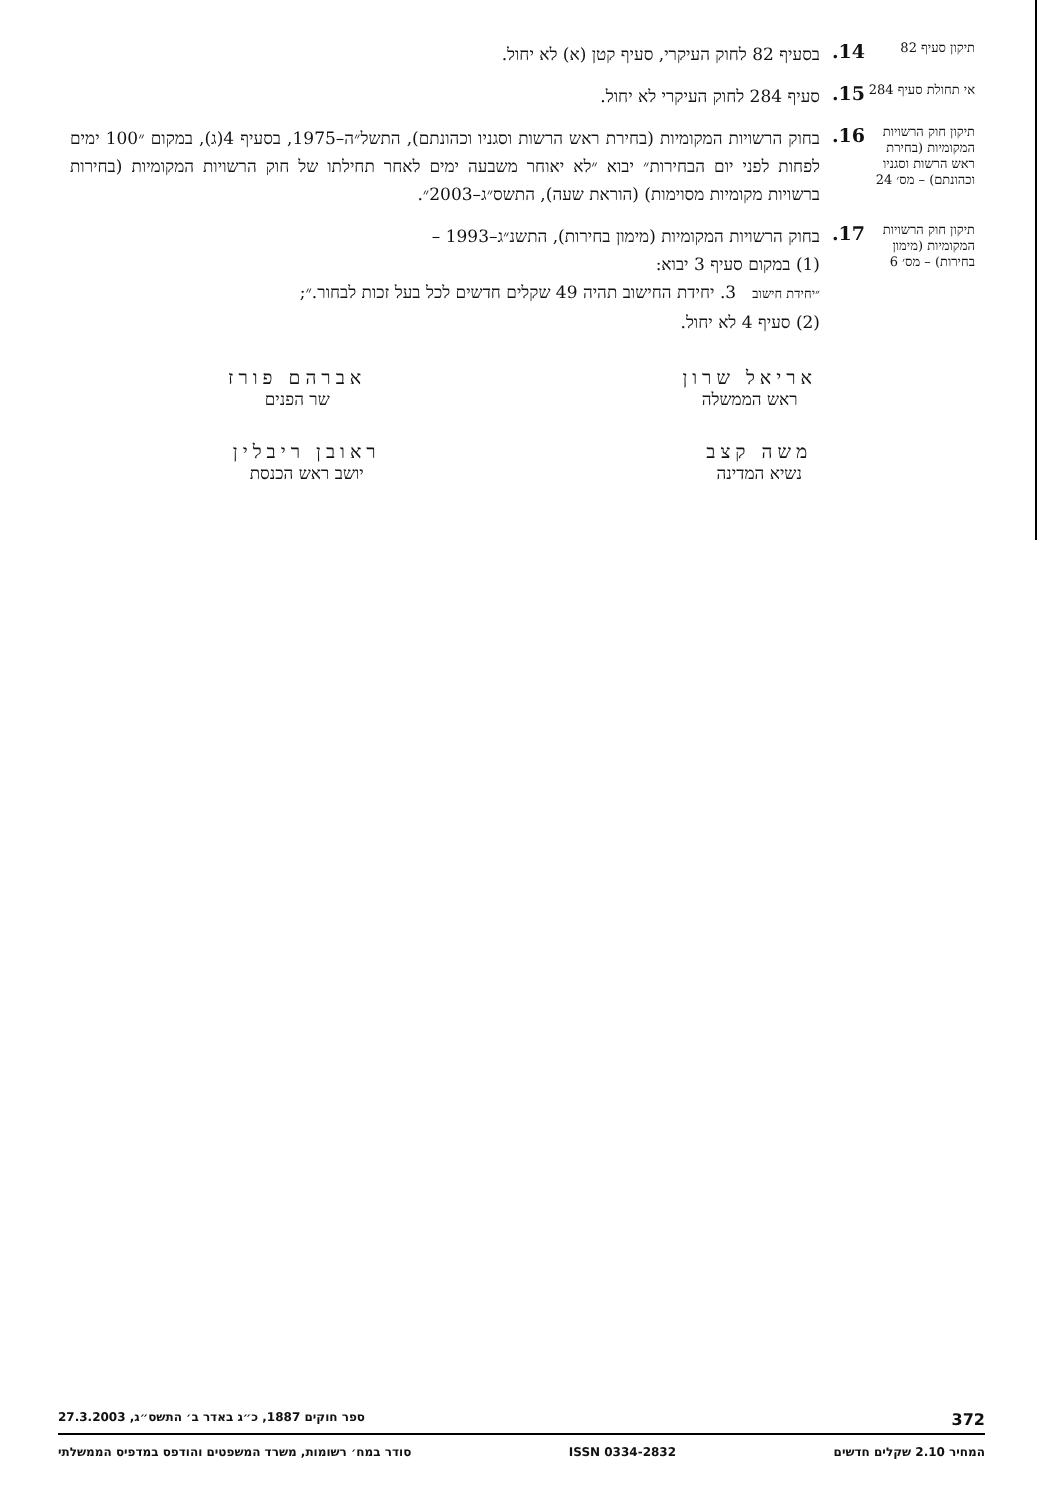תיקון סעיף 82
14.
בסעיף 82 לחוק העיקרי, סעיף קטן (א) לא יחול.
אי תחולת סעיף 284
15.
סעיף 284 לחוק העיקרי לא יחול.
תיקון חוק הרשויות המקומיות (בחירת ראש הרשות וסגניו וכהונתם) – מס׳ 24
16.
בחוק הרשויות המקומיות (בחירת ראש הרשות וסגניו וכהונתם), התשל״ה–1975, בסעיף 4(ג), במקום ״100 ימים לפחות לפני יום הבחירות״ יבוא ״לא יאוחר משבעה ימים לאחר תחילתו של חוק הרשויות המקומיות (בחירות ברשויות מקומיות מסוימות) (הוראת שעה), התשס״ג–2003״.
תיקון חוק הרשויות המקומיות (מימון בחירות) – מס׳ 6
17.
בחוק הרשויות המקומיות (מימון בחירות), התשנ״ג–1993 –
(1) במקום סעיף 3 יבוא:
״יחידת חישוב 3. יחידת החישוב תהיה 49 שקלים חדשים לכל בעל זכות לבחור.״;
(2) סעיף 4 לא יחול.
אריאל שרון
ראש הממשלה
אברהם פורז
שר הפנים
משה קצב
נשיא המדינה
ראובן ריבלין
יושב ראש הכנסת
372 ספר חוקים 1887, כ״ג באדר ב׳ התשס״ג, 27.3.2003
המחיר 2.10 שקלים חדשים ISSN 0334-2832 סודר במח׳ רשומות, משרד המשפטים והודפס במדפיס הממשלתי